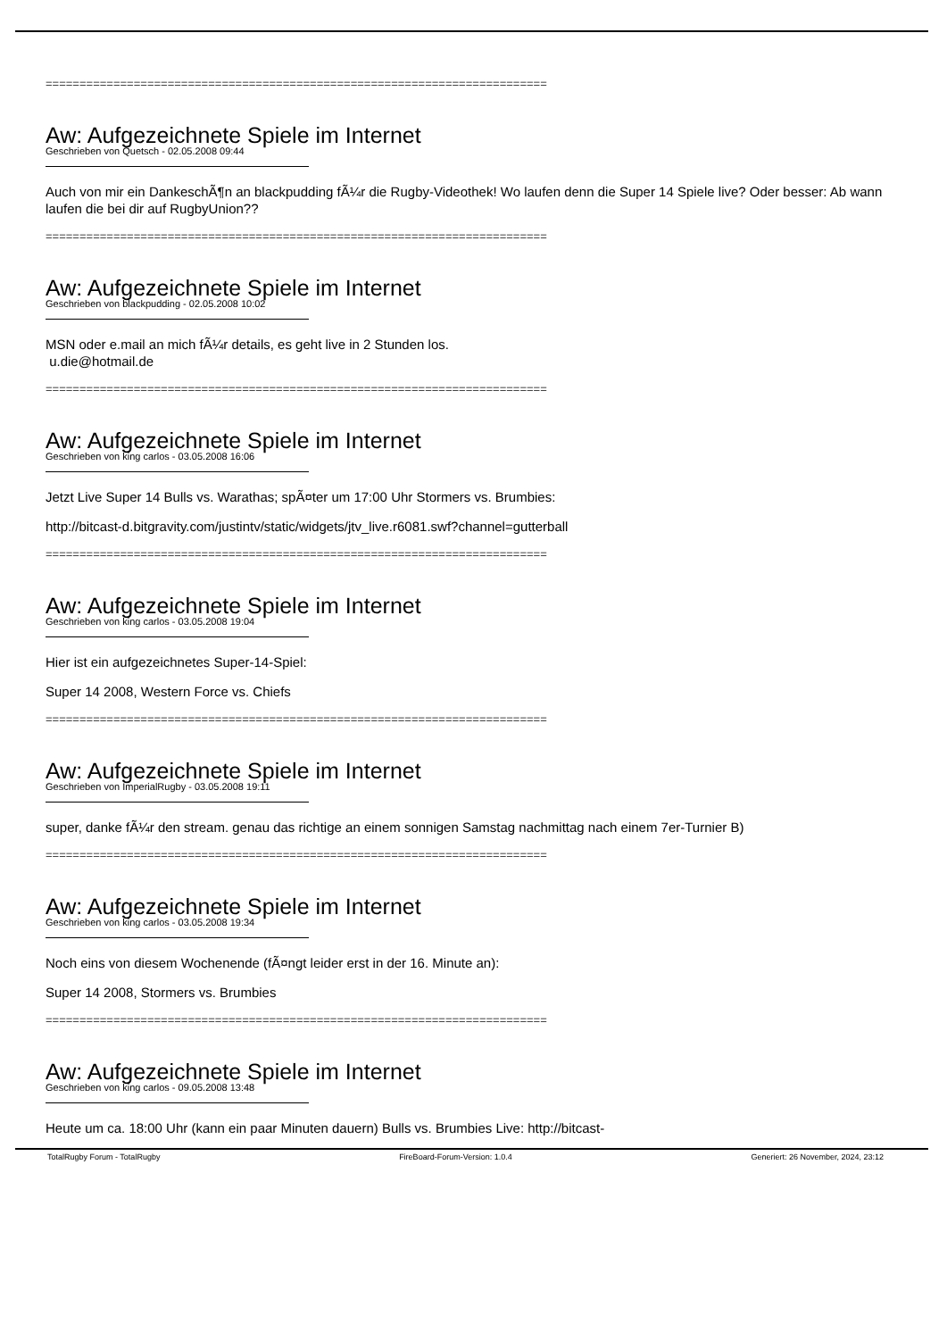==========================================================================
Aw: Aufgezeichnete Spiele im Internet
Geschrieben von Quetsch - 02.05.2008 09:44
Auch von mir ein DankeschÃ¶n an blackpudding fÃ¼r die Rugby-Videothek! Wo laufen denn die Super 14 Spiele live? Oder besser: Ab wann laufen die bei dir auf RugbyUnion??
==========================================================================
Aw: Aufgezeichnete Spiele im Internet
Geschrieben von blackpudding - 02.05.2008 10:02
MSN oder e.mail an mich fÃ¼r details, es geht live in 2 Stunden los.
u.die@hotmail.de
==========================================================================
Aw: Aufgezeichnete Spiele im Internet
Geschrieben von king carlos - 03.05.2008 16:06
Jetzt Live Super 14 Bulls vs. Warathas; spÃ¤ter um 17:00 Uhr Stormers vs. Brumbies:
http://bitcast-d.bitgravity.com/justintv/static/widgets/jtv_live.r6081.swf?channel=gutterball
==========================================================================
Aw: Aufgezeichnete Spiele im Internet
Geschrieben von king carlos - 03.05.2008 19:04
Hier ist ein aufgezeichnetes Super-14-Spiel:
Super 14 2008, Western Force vs. Chiefs
==========================================================================
Aw: Aufgezeichnete Spiele im Internet
Geschrieben von ImperialRugby - 03.05.2008 19:11
super, danke fÃ¼r den stream. genau das richtige an einem sonnigen Samstag nachmittag nach einem 7er-Turnier B)
==========================================================================
Aw: Aufgezeichnete Spiele im Internet
Geschrieben von king carlos - 03.05.2008 19:34
Noch eins von diesem Wochenende (fÃ¤ngt leider erst in der 16. Minute an):
Super 14 2008, Stormers vs. Brumbies
==========================================================================
Aw: Aufgezeichnete Spiele im Internet
Geschrieben von king carlos - 09.05.2008 13:48
Heute um ca. 18:00 Uhr (kann ein paar Minuten dauern) Bulls vs. Brumbies Live: http://bitcast-
TotalRugby Forum - TotalRugby FireBoard-Forum-Version: 1.0.4 Generiert: 26 November, 2024, 23:12